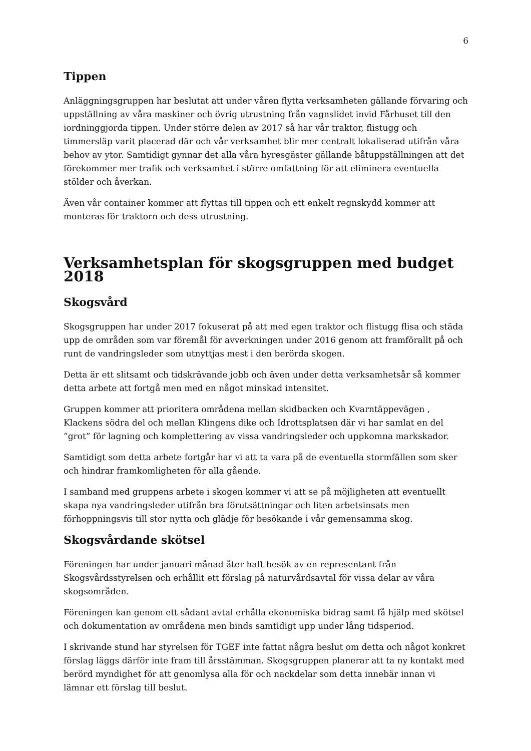6
Tippen
Anläggningsgruppen har beslutat att under våren flytta verksamheten gällande förvaring och uppställning av våra maskiner och övrig utrustning från vagnslidet invid Fårhuset till den iordninggjorda tippen. Under större delen av 2017 så har vår traktor, flistugg och timmersläp varit placerad där och vår verksamhet blir mer centralt lokaliserad utifrån våra behov av ytor. Samtidigt gynnar det alla våra hyresgäster gällande båtuppställningen att det förekommer mer trafik och verksamhet i större omfattning för att eliminera eventuella stölder och åverkan.
Även vår container kommer att flyttas till tippen och ett enkelt regnskydd kommer att monteras för traktorn och dess utrustning.
Verksamhetsplan för skogsgruppen med budget 2018
Skogsvård
Skogsgruppen har under 2017 fokuserat på att med egen traktor och flistugg flisa och städa upp de områden som var föremål för avverkningen under 2016 genom att framförallt på och runt de vandringsleder som utnyttjas mest i den berörda skogen.
Detta är ett slitsamt och tidskrävande jobb och även under detta verksamhetsår så kommer detta arbete att fortgå men med en något minskad intensitet.
Gruppen kommer att prioritera områdena mellan skidbacken och Kvarntäppevägen , Klackens södra del och mellan Klingens dike och Idrottsplatsen där vi har samlat en del ”grot” för lagning och komplettering av vissa vandringsleder och uppkomna markskador.
Samtidigt som detta arbete fortgår har vi att ta vara på de eventuella stormfällen som sker och hindrar framkomligheten för alla gående.
I samband med gruppens arbete i skogen kommer vi att se på möjligheten att eventuellt skapa nya vandringsleder utifrån bra förutsättningar och liten arbetsinsats men förhoppningsvis till stor nytta och glädje för besökande i vår gemensamma skog.
Skogsvårdande skötsel
Föreningen har under januari månad åter haft besök av en representant från Skogsvårdsstyrelsen och erhållit ett förslag på naturvårdsavtal för vissa delar av våra skogsområden.
Föreningen kan genom ett sådant avtal erhålla ekonomiska bidrag samt få hjälp med skötsel och dokumentation av områdena men binds samtidigt upp under lång tidsperiod.
I skrivande stund har styrelsen för TGEF inte fattat några beslut om detta och något konkret förslag läggs därför inte fram till årsstämman. Skogsgruppen planerar att ta ny kontakt med berörd myndighet för att genomlysa alla för och nackdelar som detta innebär innan vi lämnar ett förslag till beslut.